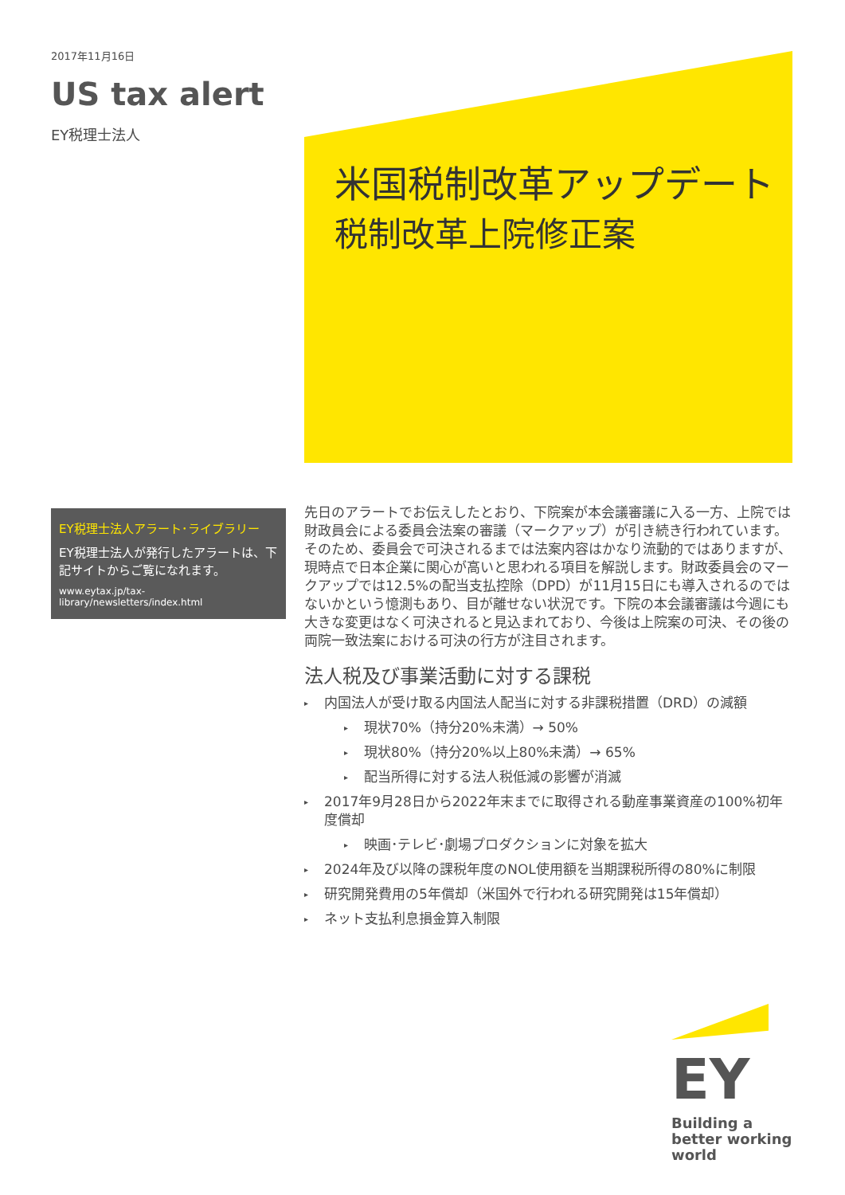2017年11月16日
US tax alert
EY税理士法人
米国税制改革アップデート
税制改革上院修正案
EY税理士法人アラート･ライブラリー
EY税理士法人が発行したアラートは、下記サイトからご覧になれます。
www.eytax.jp/tax-library/newsletters/index.html
先日のアラートでお伝えしたとおり、下院案が本会議審議に入る一方、上院では財政員会による委員会法案の審議（マークアップ）が引き続き行われています。そのため、委員会で可決されるまでは法案内容はかなり流動的ではありますが、現時点で日本企業に関心が高いと思われる項目を解説します。財政委員会のマークアップでは12.5%の配当支払控除（DPD）が11月15日にも導入されるのではないかという憶測もあり、目が離せない状況です。下院の本会議審議は今週にも大きな変更はなく可決されると見込まれており、今後は上院案の可決、その後の両院一致法案における可決の行方が注目されます。
法人税及び事業活動に対する課税
▸ 内国法人が受け取る内国法人配当に対する非課税措置（DRD）の減額
▸ 現状70%（持分20%未満）→ 50%
▸ 現状80%（持分20%以上80%未満）→ 65%
▸ 配当所得に対する法人税低減の影響が消滅
▸ 2017年9月28日から2022年末までに取得される動産事業資産の100%初年度償却
▸ 映画･テレビ･劇場プロダクションに対象を拡大
▸ 2024年及び以降の課税年度のNOL使用額を当期課税所得の80%に制限
▸ 研究開発費用の5年償却（米国外で行われる研究開発は15年償却）
▸ ネット支払利息損金算入制限
EY
Building a better working world